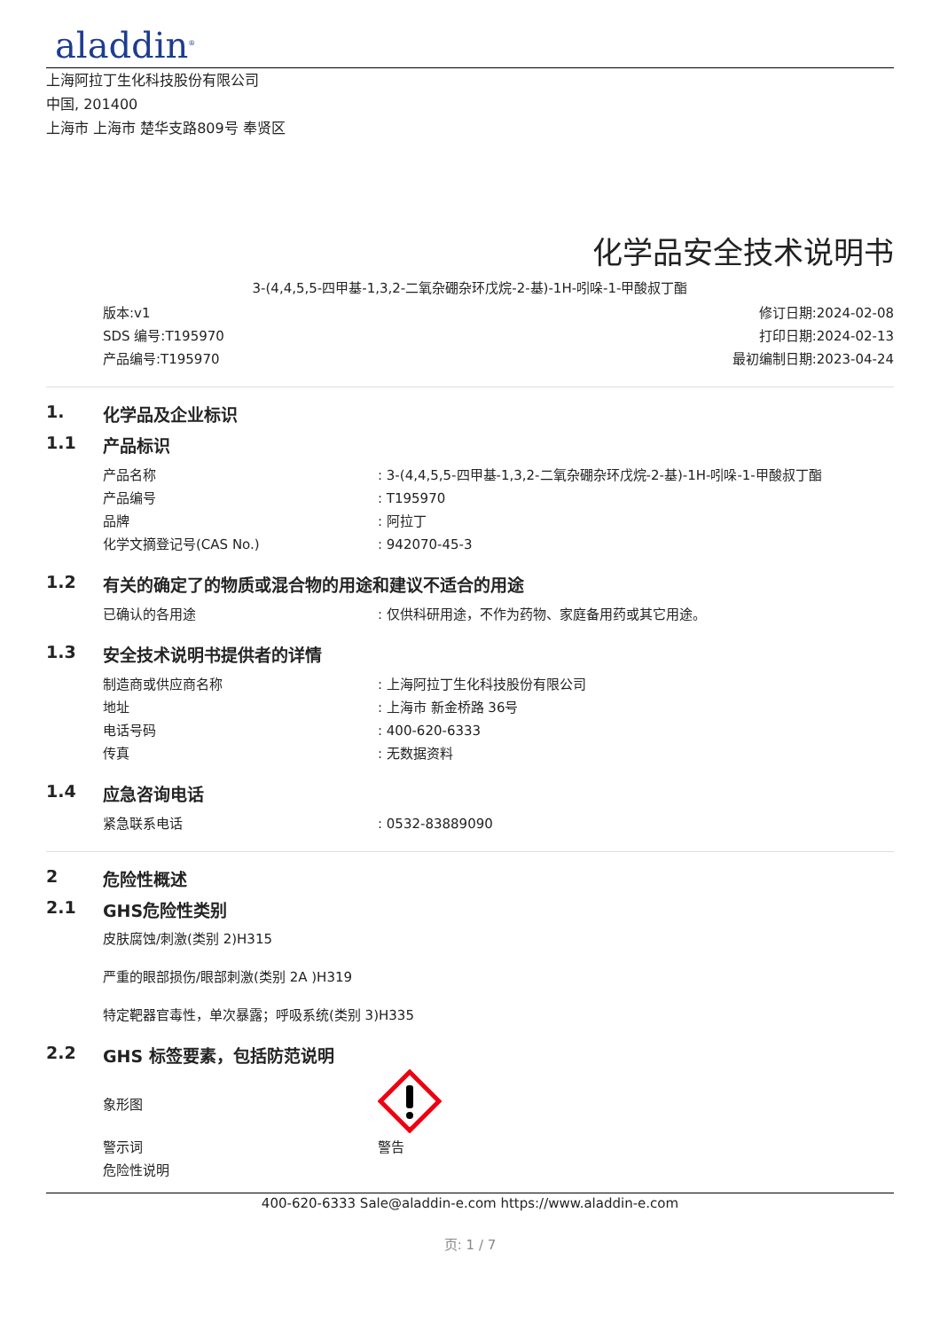aladdin<sup>®</sup>
上海阿拉丁生化科技股份有限公司
中国, 201400
上海市 上海市 楚华支路809号 奉贤区
化学品安全技术说明书
3-(4,4,5,5-四甲基-1,3,2-二氧杂硼杂环戊烷-2-基)-1H-吲哚-1-甲酸叔丁酯
版本:v1
SDS 编号:T195970
产品编号:T195970
修订日期:2024-02-08
打印日期:2024-02-13
最初编制日期:2023-04-24
1. 化学品及企业标识
1.1 产品标识
产品名称 : 3-(4,4,5,5-四甲基-1,3,2-二氧杂硼杂环戊烷-2-基)-1H-吲哚-1-甲酸叔丁酯
产品编号 : T195970
品牌 : 阿拉丁
化学文摘登记号(CAS No.) : 942070-45-3
1.2 有关的确定了的物质或混合物的用途和建议不适合的用途
已确认的各用途 : 仅供科研用途，不作为药物、家庭备用药或其它用途。
1.3 安全技术说明书提供者的详情
制造商或供应商名称 : 上海阿拉丁生化科技股份有限公司
地址 : 上海市 新金桥路 36号
电话号码 : 400-620-6333
传真 : 无数据资料
1.4 应急咨询电话
紧急联系电话 : 0532-83889090
2 危险性概述
2.1 GHS危险性类别
皮肤腐蚀/刺激(类别 2)H315
严重的眼部损伤/眼部刺激(类别 2A )H319
特定靶器官毒性，单次暴露；呼吸系统(类别 3)H335
2.2 GHS 标签要素，包括防范说明
象形图
警示词 警告
危险性说明
400-620-6333 Sale@aladdin-e.com https://www.aladdin-e.com
页: 1 / 7